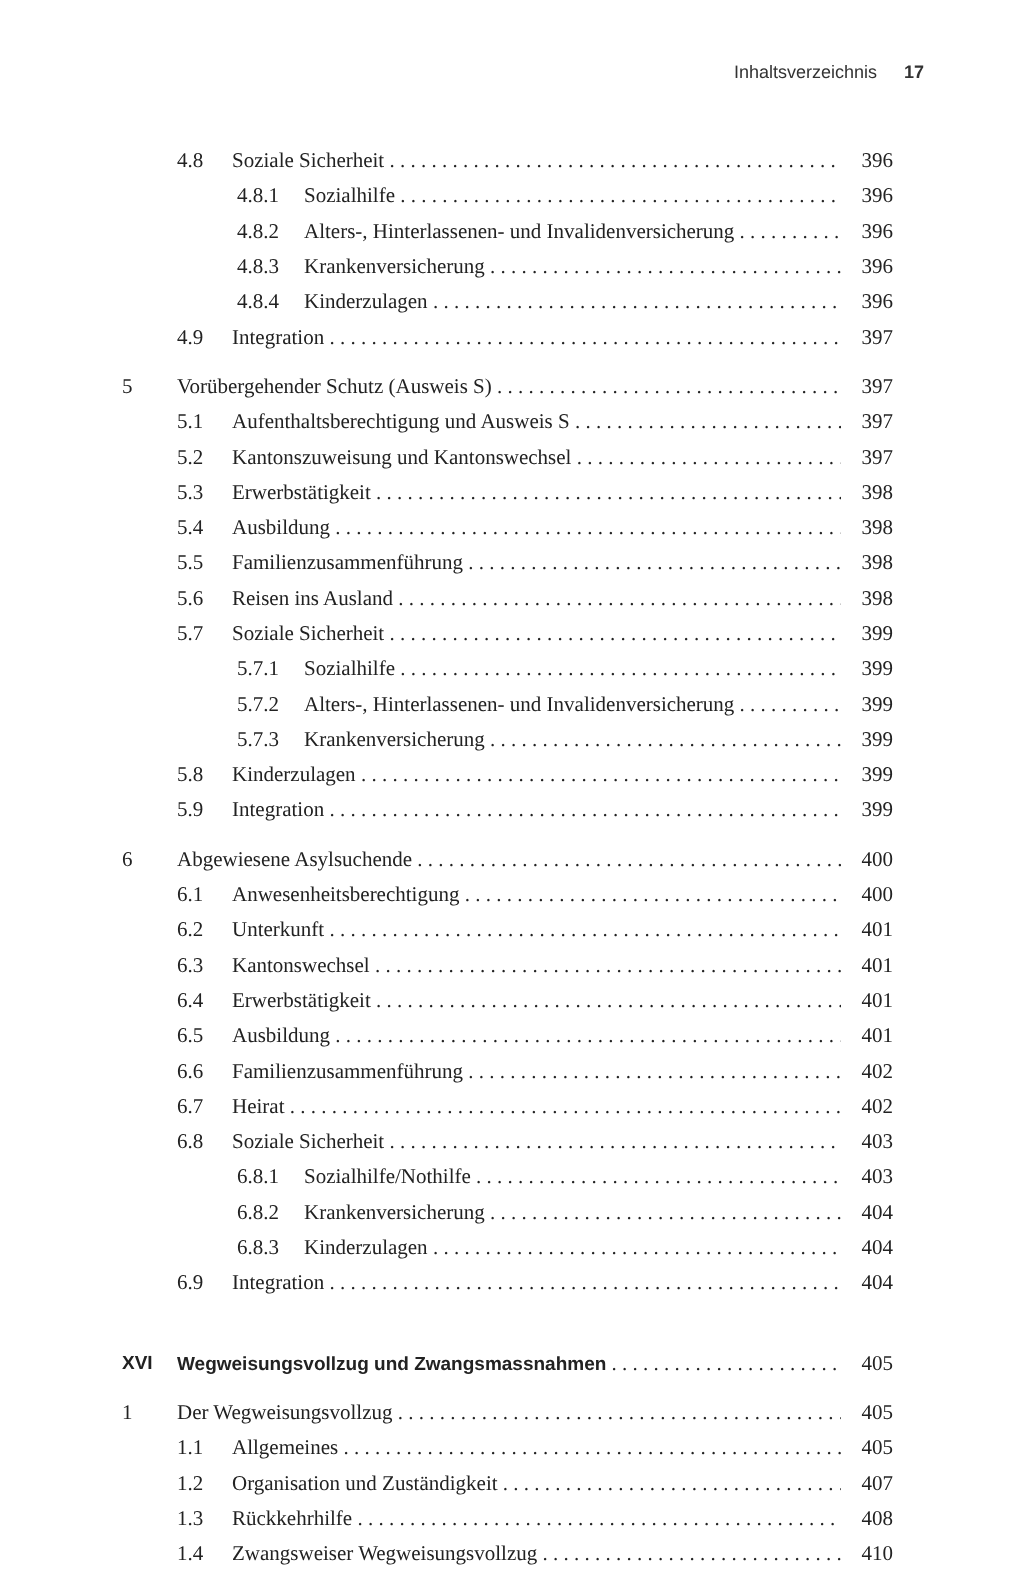Inhaltsverzeichnis 17
4.8 Soziale Sicherheit 396
4.8.1 Sozialhilfe 396
4.8.2 Alters-, Hinterlassenen- und Invalidenversicherung 396
4.8.3 Krankenversicherung 396
4.8.4 Kinderzulagen 396
4.9 Integration 397
5 Vorübergehender Schutz (Ausweis S) 397
5.1 Aufenthaltsberechtigung und Ausweis S 397
5.2 Kantonszuweisung und Kantonswechsel 397
5.3 Erwerbstätigkeit 398
5.4 Ausbildung 398
5.5 Familienzusammenführung 398
5.6 Reisen ins Ausland 398
5.7 Soziale Sicherheit 399
5.7.1 Sozialhilfe 399
5.7.2 Alters-, Hinterlassenen- und Invalidenversicherung 399
5.7.3 Krankenversicherung 399
5.8 Kinderzulagen 399
5.9 Integration 399
6 Abgewiesene Asylsuchende 400
6.1 Anwesenheitsberechtigung 400
6.2 Unterkunft 401
6.3 Kantonswechsel 401
6.4 Erwerbstätigkeit 401
6.5 Ausbildung 401
6.6 Familienzusammenführung 402
6.7 Heirat 402
6.8 Soziale Sicherheit 403
6.8.1 Sozialhilfe/Nothilfe 403
6.8.2 Krankenversicherung 404
6.8.3 Kinderzulagen 404
6.9 Integration 404
XVI Wegweisungsvollzug und Zwangsmassnahmen 405
1 Der Wegweisungsvollzug 405
1.1 Allgemeines 405
1.2 Organisation und Zuständigkeit 407
1.3 Rückkehrhilfe 408
1.4 Zwangsweiser Wegweisungsvollzug 410